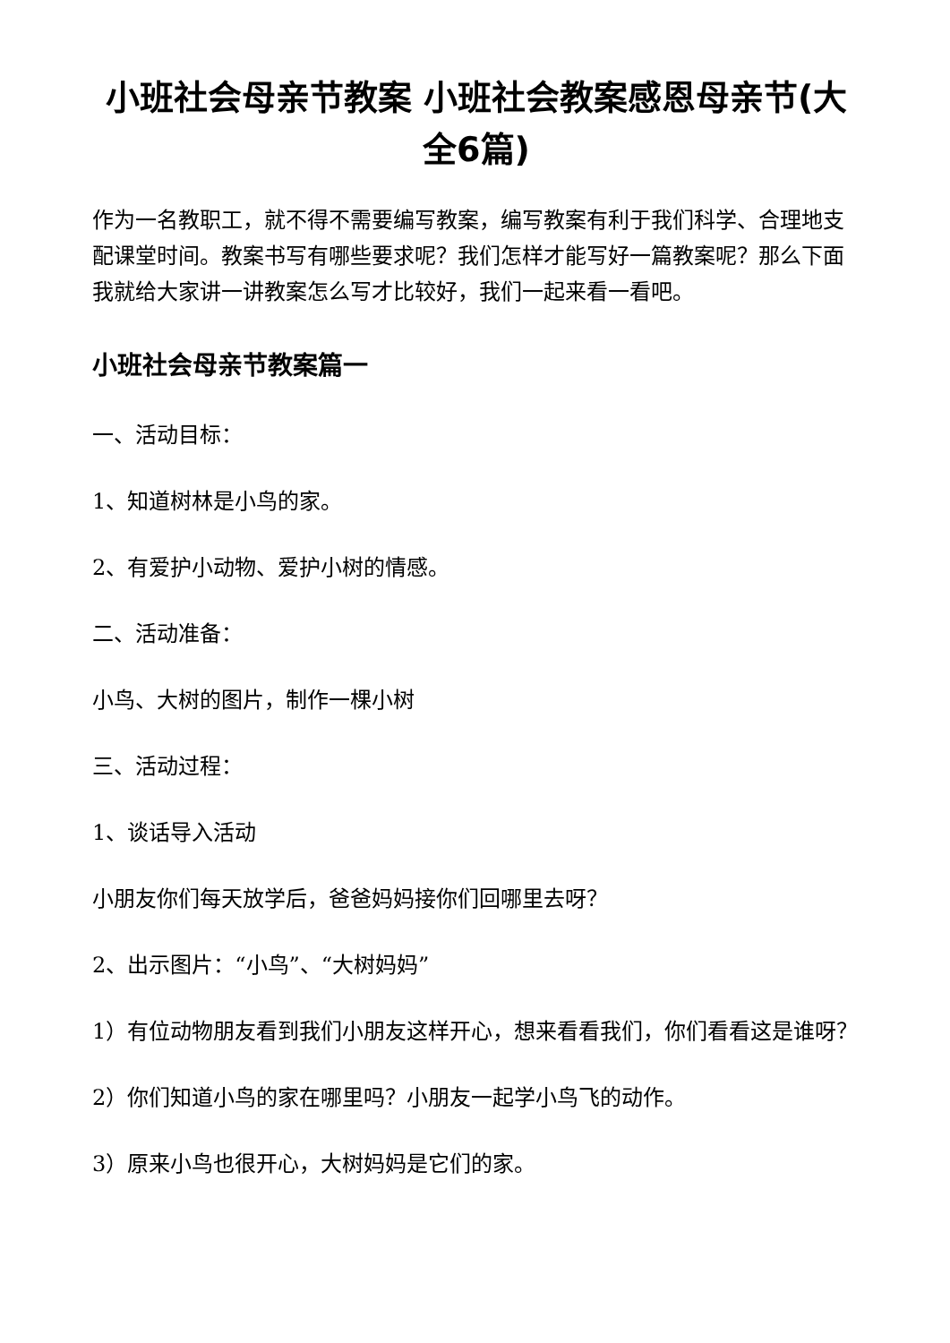小班社会母亲节教案 小班社会教案感恩母亲节(大全6篇)
作为一名教职工，就不得不需要编写教案，编写教案有利于我们科学、合理地支配课堂时间。教案书写有哪些要求呢？我们怎样才能写好一篇教案呢？那么下面我就给大家讲一讲教案怎么写才比较好，我们一起来看一看吧。
小班社会母亲节教案篇一
一、活动目标：
1、知道树林是小鸟的家。
2、有爱护小动物、爱护小树的情感。
二、活动准备：
小鸟、大树的图片，制作一棵小树
三、活动过程：
1、谈话导入活动
小朋友你们每天放学后，爸爸妈妈接你们回哪里去呀？
2、出示图片：“小鸟”、“大树妈妈”
1）有位动物朋友看到我们小朋友这样开心，想来看看我们，你们看看这是谁呀？
2）你们知道小鸟的家在哪里吗？小朋友一起学小鸟飞的动作。
3）原来小鸟也很开心，大树妈妈是它们的家。